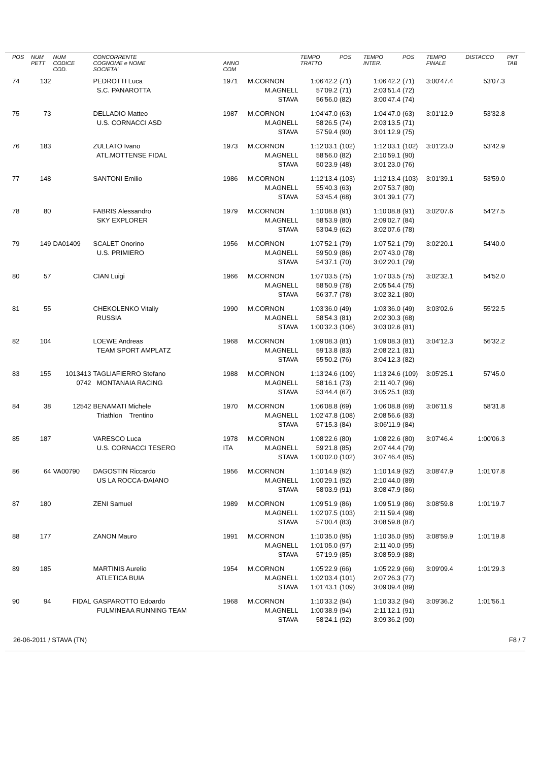| POS | NUM PETT | NUM CODICE COD. | CONCORRENTE COGNOME e NOME SOCIETA' | ANNO COM | | TEMPO TRATTO | POS | TEMPO INTER. | POS | TEMPO FINALE | DISTACCO | PNT TAB |
| --- | --- | --- | --- | --- | --- | --- | --- | --- | --- | --- | --- | --- |
| 74 | 132 | | PEDROTTI Luca | 1971 | M.CORNON | 1:06'42.2 | (71) | 1:06'42.2 | (71) | 3:00'47.4 | 53'07.3 | |
| | | | S.C. PANAROTTA | | M.AGNELL | 57'09.2 | (71) | 2:03'51.4 | (72) | | | |
| | | | | | STAVA | 56'56.0 | (82) | 3:00'47.4 | (74) | | | |
| 75 | 73 | | DELLADIO Matteo | 1987 | M.CORNON | 1:04'47.0 | (63) | 1:04'47.0 | (63) | 3:01'12.9 | 53'32.8 | |
| | | | U.S. CORNACCI ASD | | M.AGNELL | 58'26.5 | (74) | 2:03'13.5 | (71) | | | |
| | | | | | STAVA | 57'59.4 | (90) | 3:01'12.9 | (75) | | | |
| 76 | 183 | | ZULLATO Ivano | 1973 | M.CORNON | 1:12'03.1 | (102) | 1:12'03.1 | (102) | 3:01'23.0 | 53'42.9 | |
| | | | ATL.MOTTENSE FIDAL | | M.AGNELL | 58'56.0 | (82) | 2:10'59.1 | (90) | | | |
| | | | | | STAVA | 50'23.9 | (48) | 3:01'23.0 | (76) | | | |
| 77 | 148 | | SANTONI Emilio | 1986 | M.CORNON | 1:12'13.4 | (103) | 1:12'13.4 | (103) | 3:01'39.1 | 53'59.0 | |
| | | | | | M.AGNELL | 55'40.3 | (63) | 2:07'53.7 | (80) | | | |
| | | | | | STAVA | 53'45.4 | (68) | 3:01'39.1 | (77) | | | |
| 78 | 80 | | FABRIS Alessandro | 1979 | M.CORNON | 1:10'08.8 | (91) | 1:10'08.8 | (91) | 3:02'07.6 | 54'27.5 | |
| | | | SKY EXPLORER | | M.AGNELL | 58'53.9 | (80) | 2:09'02.7 | (84) | | | |
| | | | | | STAVA | 53'04.9 | (62) | 3:02'07.6 | (78) | | | |
| 79 | 149 | DA01409 | SCALET Onorino | 1956 | M.CORNON | 1:07'52.1 | (79) | 1:07'52.1 | (79) | 3:02'20.1 | 54'40.0 | |
| | | | U.S. PRIMIERO | | M.AGNELL | 59'50.9 | (86) | 2:07'43.0 | (78) | | | |
| | | | | | STAVA | 54'37.1 | (70) | 3:02'20.1 | (79) | | | |
| 80 | 57 | | CIAN Luigi | 1966 | M.CORNON | 1:07'03.5 | (75) | 1:07'03.5 | (75) | 3:02'32.1 | 54'52.0 | |
| | | | | | M.AGNELL | 58'50.9 | (78) | 2:05'54.4 | (75) | | | |
| | | | | | STAVA | 56'37.7 | (78) | 3:02'32.1 | (80) | | | |
| 81 | 55 | | CHEKOLENKO Vitaliy | 1990 | M.CORNON | 1:03'36.0 | (49) | 1:03'36.0 | (49) | 3:03'02.6 | 55'22.5 | |
| | | | RUSSIA | | M.AGNELL | 58'54.3 | (81) | 2:02'30.3 | (68) | | | |
| | | | | | STAVA | 1:00'32.3 | (106) | 3:03'02.6 | (81) | | | |
| 82 | 104 | | LOEWE Andreas | 1968 | M.CORNON | 1:09'08.3 | (81) | 1:09'08.3 | (81) | 3:04'12.3 | 56'32.2 | |
| | | | TEAM SPORT AMPLATZ | | M.AGNELL | 59'13.8 | (83) | 2:08'22.1 | (81) | | | |
| | | | | | STAVA | 55'50.2 | (76) | 3:04'12.3 | (82) | | | |
| 83 | 155 | 1013413 | TAGLIAFIERRO Stefano | 1988 | M.CORNON | 1:13'24.6 | (109) | 1:13'24.6 | (109) | 3:05'25.1 | 57'45.0 | |
| | | 0742 | MONTANAIA RACING | | M.AGNELL | 58'16.1 | (73) | 2:11'40.7 | (96) | | | |
| | | | | | STAVA | 53'44.4 | (67) | 3:05'25.1 | (83) | | | |
| 84 | 38 | 12542 | BENAMATI Michele | 1970 | M.CORNON | 1:06'08.8 | (69) | 1:06'08.8 | (69) | 3:06'11.9 | 58'31.8 | |
| | | | Triathlon Trentino | | M.AGNELL | 1:02'47.8 | (108) | 2:08'56.6 | (83) | | | |
| | | | | | STAVA | 57'15.3 | (84) | 3:06'11.9 | (84) | | | |
| 85 | 187 | | VARESCO Luca | 1978 | M.CORNON | 1:08'22.6 | (80) | 1:08'22.6 | (80) | 3:07'46.4 | 1:00'06.3 | |
| | | | U.S. CORNACCI TESERO | ITA | M.AGNELL | 59'21.8 | (85) | 2:07'44.4 | (79) | | | |
| | | | | | STAVA | 1:00'02.0 | (102) | 3:07'46.4 | (85) | | | |
| 86 | 64 | VA00790 | DAGOSTIN Riccardo | 1956 | M.CORNON | 1:10'14.9 | (92) | 1:10'14.9 | (92) | 3:08'47.9 | 1:01'07.8 | |
| | | | US LA ROCCA-DAIANO | | M.AGNELL | 1:00'29.1 | (92) | 2:10'44.0 | (89) | | | |
| | | | | | STAVA | 58'03.9 | (91) | 3:08'47.9 | (86) | | | |
| 87 | 180 | | ZENI Samuel | 1989 | M.CORNON | 1:09'51.9 | (86) | 1:09'51.9 | (86) | 3:08'59.8 | 1:01'19.7 | |
| | | | | | M.AGNELL | 1:02'07.5 | (103) | 2:11'59.4 | (98) | | | |
| | | | | | STAVA | 57'00.4 | (83) | 3:08'59.8 | (87) | | | |
| 88 | 177 | | ZANON Mauro | 1991 | M.CORNON | 1:10'35.0 | (95) | 1:10'35.0 | (95) | 3:08'59.9 | 1:01'19.8 | |
| | | | | | M.AGNELL | 1:01'05.0 | (97) | 2:11'40.0 | (95) | | | |
| | | | | | STAVA | 57'19.9 | (85) | 3:08'59.9 | (88) | | | |
| 89 | 185 | | MARTINIS Aurelio | 1954 | M.CORNON | 1:05'22.9 | (66) | 1:05'22.9 | (66) | 3:09'09.4 | 1:01'29.3 | |
| | | | ATLETICA BUIA | | M.AGNELL | 1:02'03.4 | (101) | 2:07'26.3 | (77) | | | |
| | | | | | STAVA | 1:01'43.1 | (109) | 3:09'09.4 | (89) | | | |
| 90 | 94 | FIDAL | GASPAROTTO Edoardo | 1968 | M.CORNON | 1:10'33.2 | (94) | 1:10'33.2 | (94) | 3:09'36.2 | 1:01'56.1 | |
| | | | FULMINEAA RUNNING TEAM | | M.AGNELL | 1:00'38.9 | (94) | 2:11'12.1 | (91) | | | |
| | | | | | STAVA | 58'24.1 | (92) | 3:09'36.2 | (90) | | | |
26-06-2011 / STAVA (TN) F8 / 7